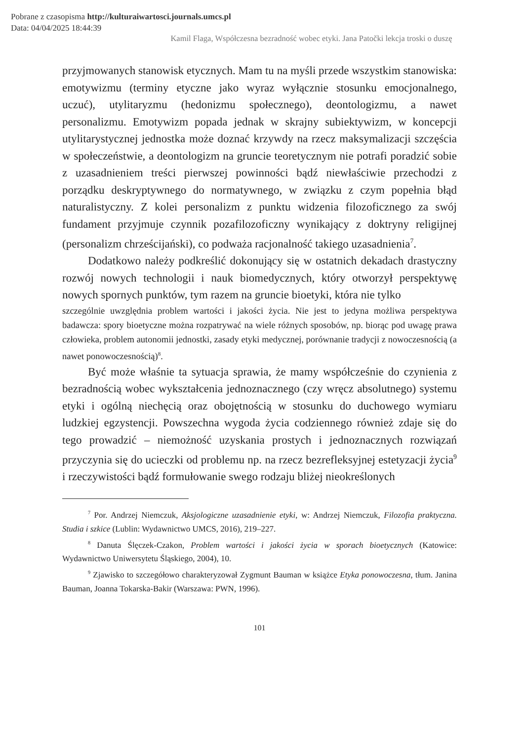Pobrane z czasopisma http://kulturaiwartosci.journals.umcs.pl
Data: 04/04/2025 18:44:39
Kamil Flaga, Współczesna bezradność wobec etyki. Jana Patočki lekcja troski o duszę
przyjmowanych stanowisk etycznych. Mam tu na myśli przede wszystkim stanowiska: emotywizmu (terminy etyczne jako wyraz wyłącznie stosunku emocjonalnego, uczuć), utylitaryzmu (hedonizmu społecznego), deontologizmu, a nawet personalizmu. Emotywizm popada jednak w skrajny subiektywizm, w koncepcji utylitarystycznej jednostka może doznać krzywdy na rzecz maksymalizacji szczęścia w społeczeństwie, a deontologizm na gruncie teoretycznym nie potrafi poradzić sobie z uzasadnieniem treści pierwszej powinności bądź niewłaściwie przechodzi z porządku deskryptywnego do normatywnego, w związku z czym popełnia błąd naturalistyczny. Z kolei personalizm z punktu widzenia filozoficznego za swój fundament przyjmuje czynnik pozafilozoficzny wynikający z doktryny religijnej (personalizm chrześcijański), co podważa racjonalność takiego uzasadnienia<sup>7</sup>.
Dodatkowo należy podkreślić dokonujący się w ostatnich dekadach drastyczny rozwój nowych technologii i nauk biomedycznych, który otworzył perspektywę nowych spornych punktów, tym razem na gruncie bioetyki, która nie tylko
szczególnie uwzględnia problem wartości i jakości życia. Nie jest to jedyna możliwa perspektywa badawcza: spory bioetyczne można rozpatrywać na wiele różnych sposobów, np. biorąc pod uwagę prawa człowieka, problem autonomii jednostki, zasady etyki medycznej, porównanie tradycji z nowoczesnością (a nawet ponowoczesnością)<sup>8</sup>.
Być może właśnie ta sytuacja sprawia, że mamy współcześnie do czynienia z bezradnością wobec wykształcenia jednoznacznego (czy wręcz absolutnego) systemu etyki i ogólną niechęcią oraz obojętnością w stosunku do duchowego wymiaru ludzkiej egzystencji. Powszechna wygoda życia codziennego również zdaje się do tego prowadzić – niemożność uzyskania prostych i jednoznacznych rozwiązań przyczynia się do ucieczki od problemu np. na rzecz bezrefleksyjnej estetyzacji życia<sup>9</sup> i rzeczywistości bądź formułowanie swego rodzaju bliżej nieokreślonych
<sup>7</sup> Por. Andrzej Niemczuk, Aksjologiczne uzasadnienie etyki, w: Andrzej Niemczuk, Filozofia praktyczna. Studia i szkice (Lublin: Wydawnictwo UMCS, 2016), 219–227.
<sup>8</sup> Danuta Ślęczek-Czakon, Problem wartości i jakości życia w sporach bioetycznych (Katowice: Wydawnictwo Uniwersytetu Śląskiego, 2004), 10.
<sup>9</sup> Zjawisko to szczegółowo charakteryzował Zygmunt Bauman w książce Etyka ponowoczesna, tłum. Janina Bauman, Joanna Tokarska-Bakir (Warszawa: PWN, 1996).
101